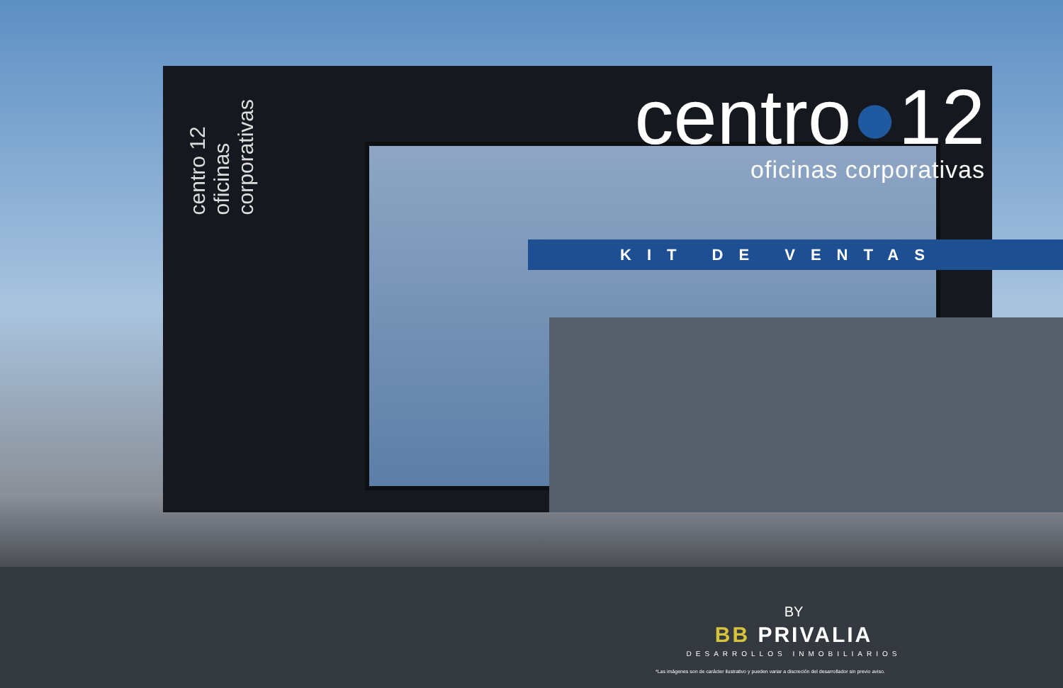centro 12 oficinas corporativas
centro●12
oficinas corporativas
KIT DE VENTAS
BY
BB PRIVALIA
DESARROLLOS INMOBILIARIOS
*Las imágenes son de carácter ilustrativo y pueden variar a discreción del desarrollador sin previo aviso.